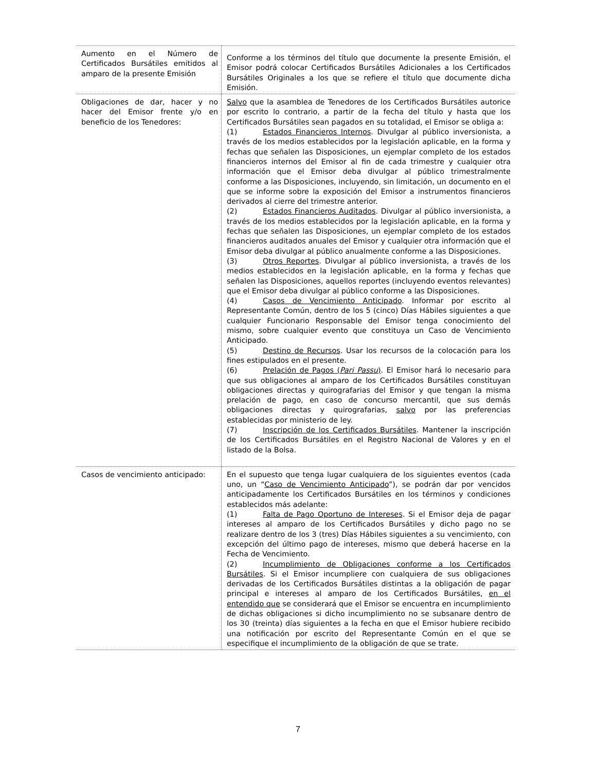| Aumento en el Número de Certificados Bursátiles emitidos al amparo de la presente Emisión | Conforme a los términos del título que documente la presente Emisión, el Emisor podrá colocar Certificados Bursátiles Adicionales a los Certificados Bursátiles Originales a los que se refiere el título que documente dicha Emisión. |
| Obligaciones de dar, hacer y no hacer del Emisor frente y/o en beneficio de los Tenedores: | Salvo que la asamblea de Tenedores de los Certificados Bursátiles autorice por escrito lo contrario, a partir de la fecha del título y hasta que los Certificados Bursátiles sean pagados en su totalidad, el Emisor se obliga a: (1) Estados Financieros Internos . Divulgar al público inversionista, a través de los medios establecidos por la legislación aplicable, en la forma y fechas que señalen las Disposiciones, un ejemplar completo de los estados financieros internos del Emisor al fin de cada trimestre y cualquier otra información que el Emisor deba divulgar al público trimestralmente conforme a las Disposiciones, incluyendo, sin limitación, un documento en el que se informe sobre la exposición del Emisor a instrumentos financieros derivados al cierre del trimestre anterior. (2) Estados Financieros Auditados . Divulgar al público inversionista, a través de los medios establecidos por la legislación aplicable, en la forma y fechas que señalen las Disposiciones, un ejemplar completo de los estados financieros auditados anuales del Emisor y cualquier otra información que el Emisor deba divulgar al público anualmente conforme a las Disposiciones. (3) Otros Reportes . Divulgar al público inversionista, a través de los medios establecidos en la legislación aplicable, en la forma y fechas que señalen las Disposiciones, aquellos reportes (incluyendo eventos relevantes) que el Emisor deba divulgar al público conforme a las Disposiciones. (4) Casos de Vencimiento Anticipado . Informar por escrito al Representante Común, dentro de los 5 (cinco) Días Hábiles siguientes a que cualquier Funcionario Responsable del Emisor tenga conocimiento del mismo, sobre cualquier evento que constituya un Caso de Vencimiento Anticipado. (5) Destino de Recursos . Usar los recursos de la colocación para los fines estipulados en el presente. (6) Prelación de Pagos ( Pari Passu ) . El Emisor hará lo necesario para que sus obligaciones al amparo de los Certificados Bursátiles constituyan obligaciones directas y quirografarias del Emisor y que tengan la misma prelación de pago, en caso de concurso mercantil, que sus demás obligaciones directas y quirografarias, salvo por las preferencias establecidas por ministerio de ley. (7) Inscripción de los Certificados Bursátiles . Mantener la inscripción de los Certificados Bursátiles en el Registro Nacional de Valores y en el listado de la Bolsa. |
| Casos de vencimiento anticipado: | En el supuesto que tenga lugar cualquiera de los siguientes eventos (cada uno, un “ Caso de Vencimiento Anticipado ”), se podrán dar por vencidos anticipadamente los Certificados Bursátiles en los términos y condiciones establecidos más adelante: (1) Falta de Pago Oportuno de Intereses . Si el Emisor deja de pagar intereses al amparo de los Certificados Bursátiles y dicho pago no se realizare dentro de los 3 (tres) Días Hábiles siguientes a su vencimiento, con excepción del último pago de intereses, mismo que deberá hacerse en la Fecha de Vencimiento. (2) Incumplimiento de Obligaciones conforme a los Certificados Bursátiles . Si el Emisor incumpliere con cualquiera de sus obligaciones derivadas de los Certificados Bursátiles distintas a la obligación de pagar principal e intereses al amparo de los Certificados Bursátiles, en el entendido que se considerará que el Emisor se encuentra en incumplimiento de dichas obligaciones si dicho incumplimiento no se subsanare dentro de los 30 (treinta) días siguientes a la fecha en que el Emisor hubiere recibido una notificación por escrito del Representante Común en el que se especifique el incumplimiento de la obligación de que se trate. |
7